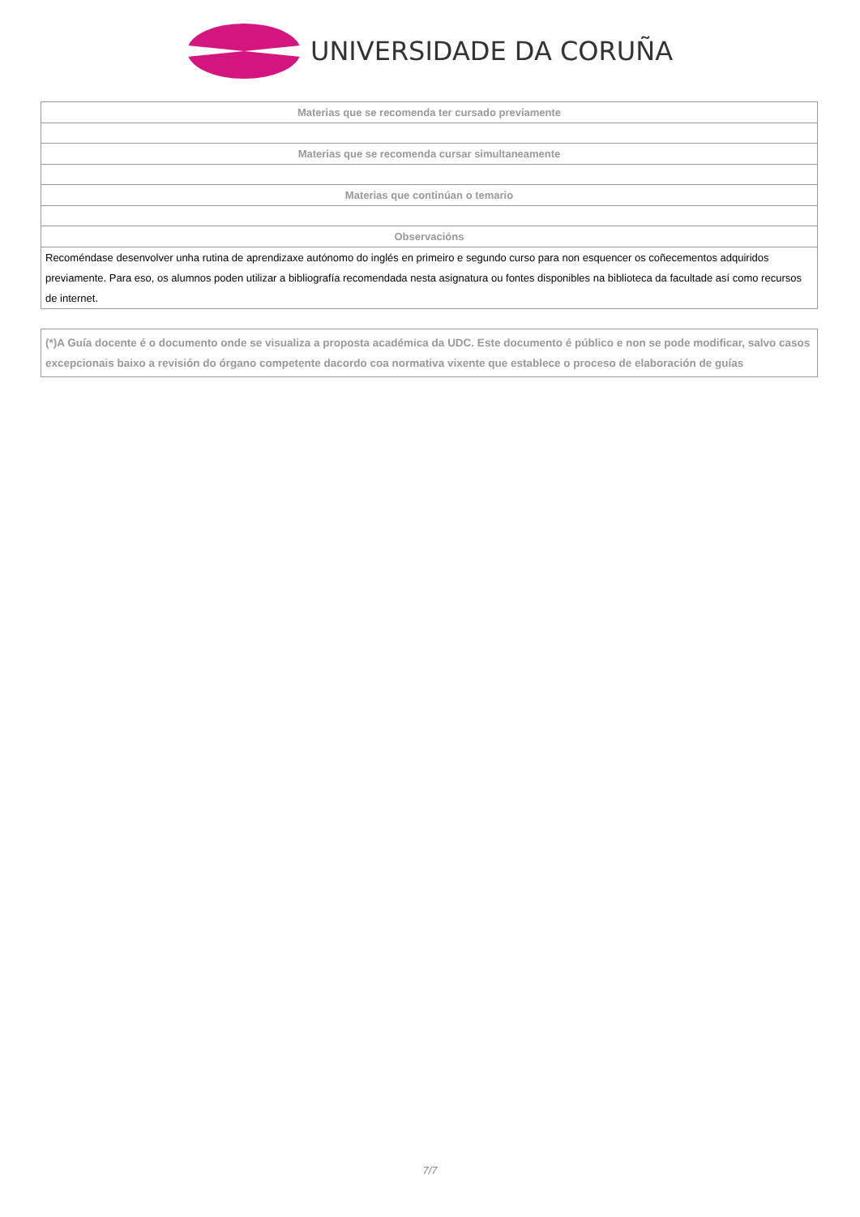UNIVERSIDADE DA CORUÑA
| Materias que se recomenda ter cursado previamente |
| --- |
| Materias que se recomenda cursar simultaneamente |
| Materias que continúan o temario |
| Observacións |
| Recoméndase desenvolver unha rutina de aprendizaxe autónomo do inglés en primeiro e segundo curso para non esquencer os coñecementos adquiridos previamente. Para eso, os alumnos poden utilizar a bibliografía recomendada nesta asignatura ou fontes disponibles na biblioteca da facultade así como recursos de internet. |
| (*)A Guía docente é o documento onde se visualiza a proposta académica da UDC. Este documento é público e non se pode modificar, salvo casos excepcionais baixo a revisión do órgano competente dacordo coa normativa vixente que establece o proceso de elaboración de guías |
7/7